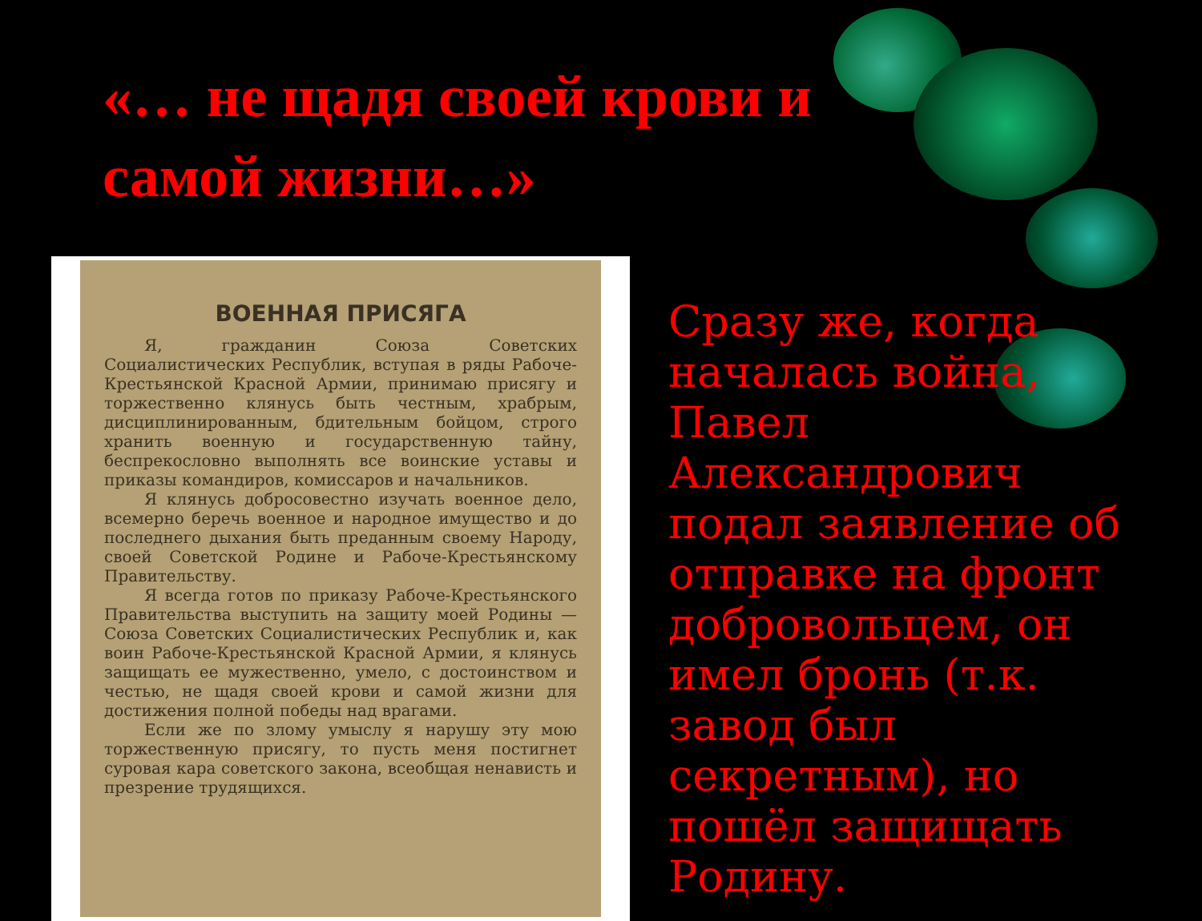«… не щадя своей крови и
самой жизни…»
ВОЕННАЯ ПРИСЯГА
Я, гражданин Союза Советских Социалистических Республик, вступая в ряды Рабоче-Крестьянской Красной Армии, принимаю присягу и торжественно клянусь быть честным, храбрым, дисциплинированным, бдительным бойцом, строго хранить военную и государственную тайну, беспрекословно выполнять все воинские уставы и приказы командиров, комиссаров и начальников.
Я клянусь добросовестно изучать военное дело, всемерно беречь военное и народное имущество и до последнего дыхания быть преданным своему Народу, своей Советской Родине и Рабоче-Крестьянскому Правительству.
Я всегда готов по приказу Рабоче-Крестьянского Правительства выступить на защиту моей Родины — Союза Советских Социалистических Республик и, как воин Рабоче-Крестьянской Красной Армии, я клянусь защищать ее мужественно, умело, с достоинством и честью, не щадя своей крови и самой жизни для достижения полной победы над врагами.
Если же по злому умыслу я нарушу эту мою торжественную присягу, то пусть меня постигнет суровая кара советского закона, всеобщая ненависть и презрение трудящихся.
Сразу же, когда началась война, Павел Александрович подал заявление об отправке на фронт добровольцем, он имел бронь (т.к. завод был секретным), но пошёл защищать Родину.